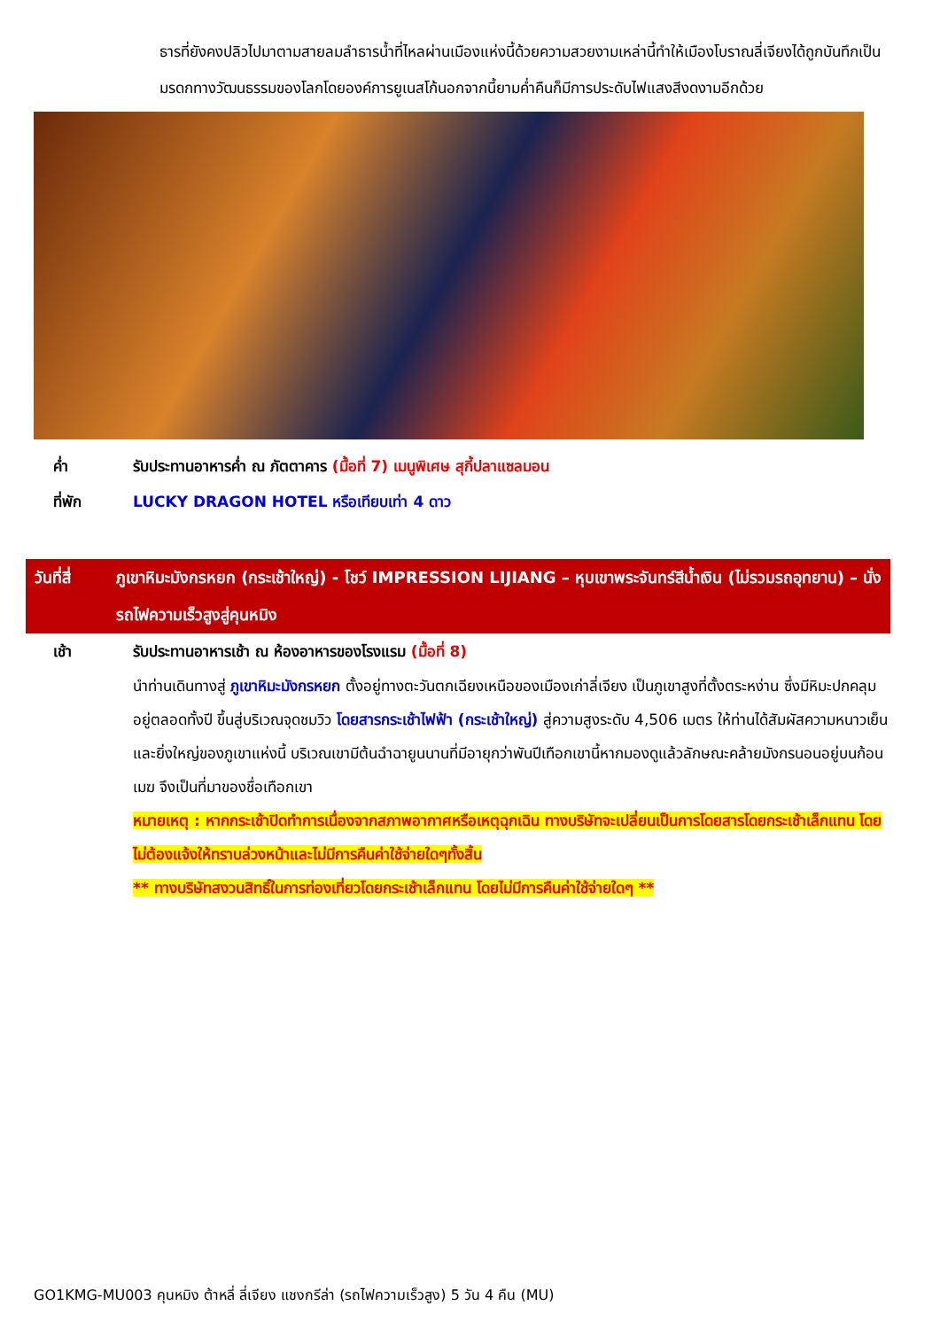ธารที่ยังคงปลิวไปมาตามสายลมลำธารน้ำที่ไหลผ่านเมืองแห่งนี้ด้วยความสวยงามเหล่านี้ทำให้เมืองโบราณลี่เจียงได้ถูกบันทึกเป็นมรดกทางวัฒนธรรมของโลกโดยองค์การยูเนสโก้นอกจากนี้ยามค่ำคืนก็มีการประดับไฟแสงสีงดงามอีกด้วย
ค่ำ รับประทานอาหารค่ำ ณ ภัตตาคาร (มื้อที่ 7) เมนูพิเศษ สุกี้ปลาแซลมอน
ที่พัก LUCKY DRAGON HOTEL หรือเทียบเท่า 4 ดาว
วันที่สี่ ภูเขาหิมะมังกรหยก (กระเช้าใหญ่) - โชว์ IMPRESSION LIJIANG – หุบเขาพระจันทร์สีน้ำเงิน (ไม่รวมรถอุทยาน) – นั่งรถไฟความเร็วสูงสู่คุนหมิง
เช้า รับประทานอาหารเช้า ณ ห้องอาหารของโรงแรม (มื้อที่ 8)
นำท่านเดินทางสู่ ภูเขาหิมะมังกรหยก ตั้งอยู่ทางตะวันตกเฉียงเหนือของเมืองเก่าลี่เจียง เป็นภูเขาสูงที่ตั้งตระหง่าน ซึ่งมีหิมะปกคลุมอยู่ตลอดทั้งปี ขึ้นสู่บริเวณจุดชมวิว โดยสารกระเช้าไฟฟ้า (กระเช้าใหญ่) สู่ความสูงระดับ 4,506 เมตร ให้ท่านได้สัมผัสความหนาวเย็นและยิ่งใหญ่ของภูเขาแห่งนี้ บริเวณเขามีต้นฉำฉายูนนานที่มีอายุกว่าพันปีเทือกเขานี้หากมองดูแล้วลักษณะคล้ายมังกรนอนอยู่บนก้อนเมฆ จึงเป็นที่มาของชื่อเทือกเขา
หมายเหตุ : หากกระเช้าปิดทำการเนื่องจากสภาพอากาศหรือเหตุฉุกเฉิน ทางบริษัทจะเปลี่ยนเป็นการโดยสารโดยกระเช้าเล็กแทน โดยไม่ต้องแจ้งให้ทราบล่วงหน้าและไม่มีการคืนค่าใช้จ่ายใดๆทั้งสิ้น
** ทางบริษัทสงวนสิทธิ์ในการท่องเที่ยวโดยกระเช้าเล็กแทน โดยไม่มีการคืนค่าใช้จ่ายใดๆ **
GO1KMG-MU003 คุนหมิง ต้าหลี่ ลี่เจียง แชงกรีล่า (รถไฟความเร็วสูง) 5 วัน 4 คืน (MU)